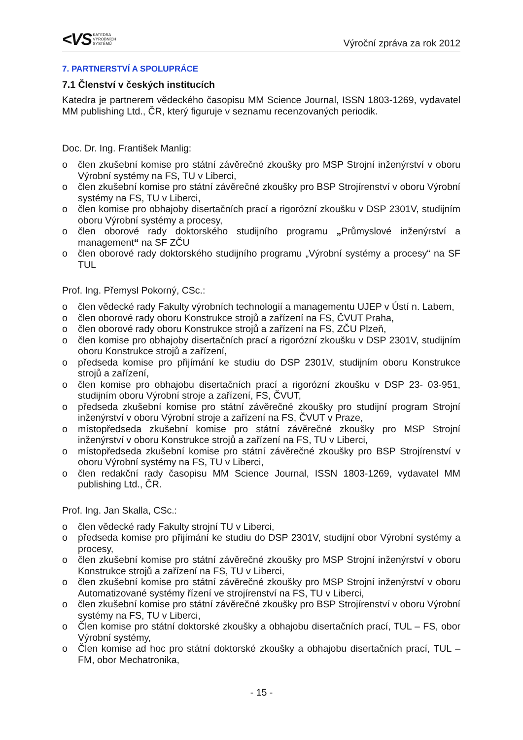<VS KATEDRA
VÝROBNÍCH
SYSTÉMŮ
Výroční zpráva za rok 2012
7. PARTNERSTVÍ A SPOLUPRÁCE
7.1 Členství v českých institucích
Katedra je partnerem vědeckého časopisu MM Science Journal, ISSN 1803-1269, vydavatel MM publishing Ltd., ČR, který figuruje v seznamu recenzovaných periodik.
Doc. Dr. Ing. František Manlig:
o člen zkušební komise pro státní závěrečné zkoušky pro MSP Strojní inženýrství v oboru Výrobní systémy na FS, TU v Liberci,
o člen zkušební komise pro státní závěrečné zkoušky pro BSP Strojírenství v oboru Výrobní systémy na FS, TU v Liberci,
o člen komise pro obhajoby disertačních prací a rigorózní zkoušku v DSP 2301V, studijním oboru Výrobní systémy a procesy,
o člen oborové rady doktorského studijního programu „Průmyslové inženýrství a management“ na SF ZČU
o člen oborové rady doktorského studijního programu „Výrobní systémy a procesy“ na SF TUL
Prof. Ing. Přemysl Pokorný, CSc.:
o člen vědecké rady Fakulty výrobních technologií a managementu UJEP v Ústí n. Labem,
o člen oborové rady oboru Konstrukce strojů a zařízení na FS, ČVUT Praha,
o člen oborové rady oboru Konstrukce strojů a zařízení na FS, ZČU Plzeň,
o člen komise pro obhajoby disertačních prací a rigorózní zkoušku v DSP 2301V, studijním oboru Konstrukce strojů a zařízení,
o předseda komise pro přijímání ke studiu do DSP 2301V, studijním oboru Konstrukce strojů a zařízení,
o člen komise pro obhajobu disertačních prací a rigorózní zkoušku v DSP 23- 03-951, studijním oboru Výrobní stroje a zařízení, FS, ČVUT,
o předseda zkušební komise pro státní závěrečné zkoušky pro studijní program Strojní inženýrství v oboru Výrobní stroje a zařízení na FS, ČVUT v Praze,
o místopředseda zkušební komise pro státní závěrečné zkoušky pro MSP Strojní inženýrství v oboru Konstrukce strojů a zařízení na FS, TU v Liberci,
o místopředseda zkušební komise pro státní závěrečné zkoušky pro BSP Strojírenství v oboru Výrobní systémy na FS, TU v Liberci,
o člen redakční rady časopisu MM Science Journal, ISSN 1803-1269, vydavatel MM publishing Ltd., ČR.
Prof. Ing. Jan Skalla, CSc.:
o člen vědecké rady Fakulty strojní TU v Liberci,
o předseda komise pro přijímání ke studiu do DSP 2301V, studijní obor Výrobní systémy a procesy,
o člen zkušební komise pro státní závěrečné zkoušky pro MSP Strojní inženýrství v oboru Konstrukce strojů a zařízení na FS, TU v Liberci,
o člen zkušební komise pro státní závěrečné zkoušky pro MSP Strojní inženýrství v oboru Automatizované systémy řízení ve strojírenství na FS, TU v Liberci,
o člen zkušební komise pro státní závěrečné zkoušky pro BSP Strojírenství v oboru Výrobní systémy na FS, TU v Liberci,
o Člen komise pro státní doktorské zkoušky a obhajobu disertačních prací, TUL – FS, obor Výrobní systémy,
o Člen komise ad hoc pro státní doktorské zkoušky a obhajobu disertačních prací, TUL – FM, obor Mechatronika,
- 15 -